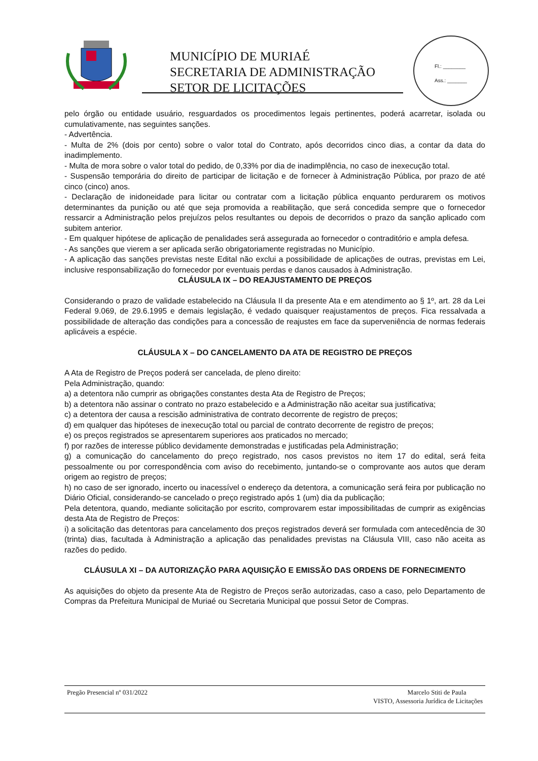MUNICÍPIO DE MURIAÉ
SECRETARIA DE ADMINISTRAÇÃO
SETOR DE LICITAÇÕES
Fl.: ________
Ass.: _______
pelo órgão ou entidade usuário, resguardados os procedimentos legais pertinentes, poderá acarretar, isolada ou cumulativamente, nas seguintes sanções.
- Advertência.
- Multa de 2% (dois por cento) sobre o valor total do Contrato, após decorridos cinco dias, a contar da data do inadimplemento.
- Multa de mora sobre o valor total do pedido, de 0,33% por dia de inadimplência, no caso de inexecução total.
- Suspensão temporária do direito de participar de licitação e de fornecer à Administração Pública, por prazo de até cinco (cinco) anos.
- Declaração de inidoneidade para licitar ou contratar com a licitação pública enquanto perdurarem os motivos determinantes da punição ou até que seja promovida a reabilitação, que será concedida sempre que o fornecedor ressarcir a Administração pelos prejuízos pelos resultantes ou depois de decorridos o prazo da sanção aplicado com subitem anterior.
- Em qualquer hipótese de aplicação de penalidades será assegurada ao fornecedor o contraditório e ampla defesa.
- As sanções que vierem a ser aplicada serão obrigatoriamente registradas no Município.
- A aplicação das sanções previstas neste Edital não exclui a possibilidade de aplicações de outras, previstas em Lei, inclusive responsabilização do fornecedor por eventuais perdas e danos causados à Administração.
CLÁUSULA IX – DO REAJUSTAMENTO DE PREÇOS
Considerando o prazo de validade estabelecido na Cláusula II da presente Ata e em atendimento ao § 1º, art. 28 da Lei Federal 9.069, de 29.6.1995 e demais legislação, é vedado quaisquer reajustamentos de preços. Fica ressalvada a possibilidade de alteração das condições para a concessão de reajustes em face da superveniência de normas federais aplicáveis a espécie.
CLÁUSULA X – DO CANCELAMENTO DA ATA DE REGISTRO DE PREÇOS
A Ata de Registro de Preços poderá ser cancelada, de pleno direito:
Pela Administração, quando:
a) a detentora não cumprir as obrigações constantes desta Ata de Registro de Preços;
b) a detentora não assinar o contrato no prazo estabelecido e a Administração não aceitar sua justificativa;
c) a detentora der causa a rescisão administrativa de contrato decorrente de registro de preços;
d) em qualquer das hipóteses de inexecução total ou parcial de contrato decorrente de registro de preços;
e) os preços registrados se apresentarem superiores aos praticados no mercado;
f) por razões de interesse público devidamente demonstradas e justificadas pela Administração;
g) a comunicação do cancelamento do preço registrado, nos casos previstos no item 17 do edital, será feita pessoalmente ou por correspondência com aviso do recebimento, juntando-se o comprovante aos autos que deram origem ao registro de preços;
h) no caso de ser ignorado, incerto ou inacessível o endereço da detentora, a comunicação será feira por publicação no Diário Oficial, considerando-se cancelado o preço registrado após 1 (um) dia da publicação;
Pela detentora, quando, mediante solicitação por escrito, comprovarem estar impossibilitadas de cumprir as exigências desta Ata de Registro de Preços:
i) a solicitação das detentoras para cancelamento dos preços registrados deverá ser formulada com antecedência de 30 (trinta) dias, facultada à Administração a aplicação das penalidades previstas na Cláusula VIII, caso não aceita as razões do pedido.
CLÁUSULA XI – DA AUTORIZAÇÃO PARA AQUISIÇÃO E EMISSÃO DAS ORDENS DE FORNECIMENTO
As aquisições do objeto da presente Ata de Registro de Preços serão autorizadas, caso a caso, pelo Departamento de Compras da Prefeitura Municipal de Muriaé ou Secretaria Municipal que possui Setor de Compras.
Pregão Presencial nº 031/2022 Marcelo Stiti de Paula
VISTO, Assessoria Jurídica de Licitações